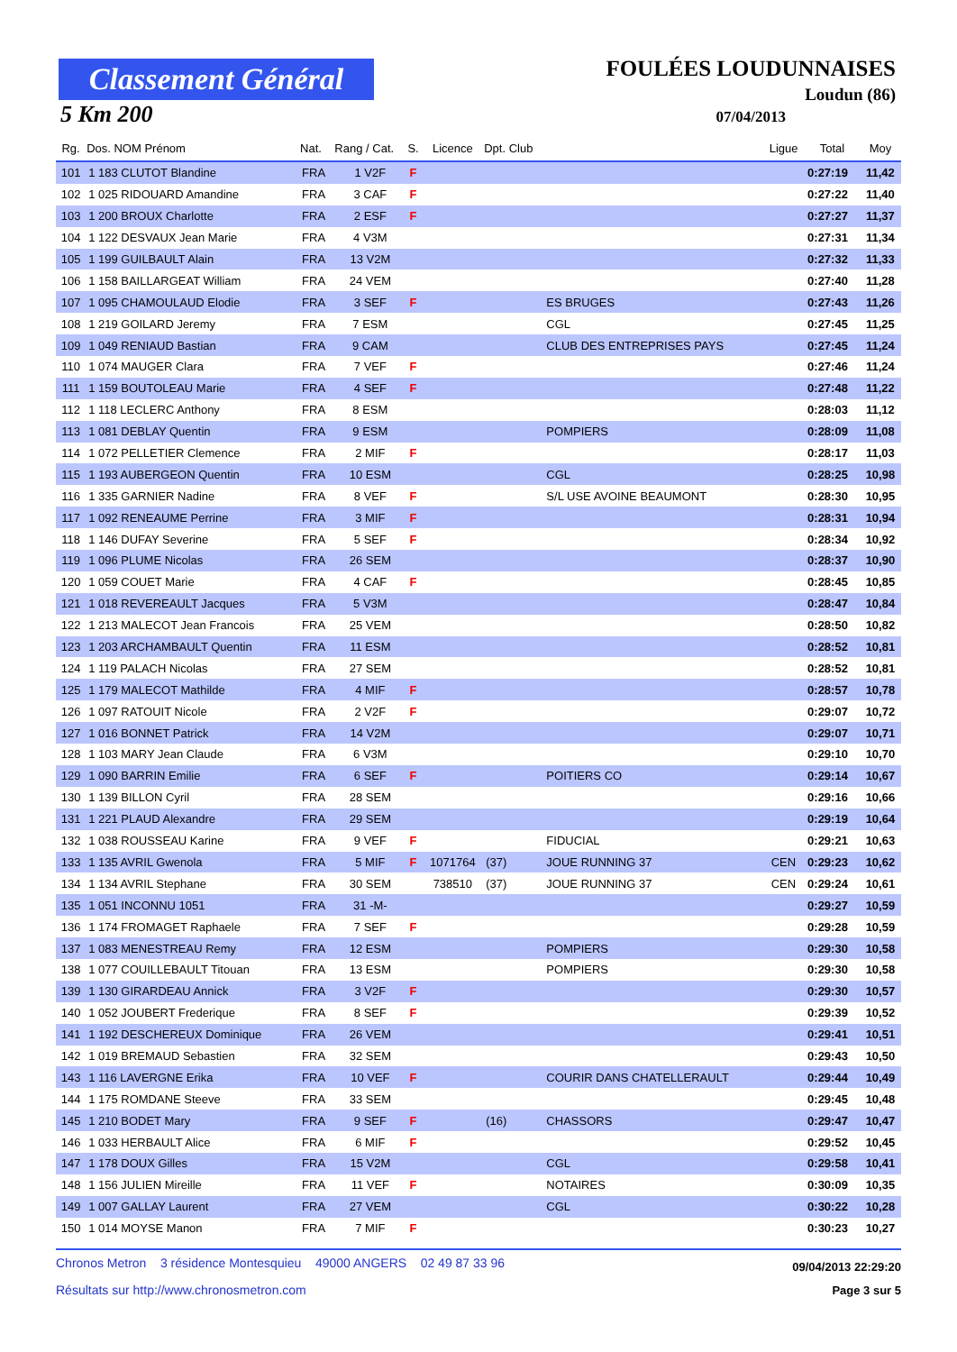Classement Général
5 Km 200
FOULÉES LOUDUNNAISES
Loudun (86)
07/04/2013
| Rg. | Dos. NOM Prénom | Nat. | Rang / Cat. | S. | Licence | Dpt. Club | | Ligue | Total | Moy |
| --- | --- | --- | --- | --- | --- | --- | --- | --- | --- | --- |
| 101 | 1 183 CLUTOT Blandine | FRA | 1 V2F | F | | | | | 0:27:19 | 11,42 |
| 102 | 1 025 RIDOUARD Amandine | FRA | 3 CAF | F | | | | | 0:27:22 | 11,40 |
| 103 | 1 200 BROUX Charlotte | FRA | 2 ESF | F | | | | | 0:27:27 | 11,37 |
| 104 | 1 122 DESVAUX Jean Marie | FRA | 4 V3M | | | | | | 0:27:31 | 11,34 |
| 105 | 1 199 GUILBAULT Alain | FRA | 13 V2M | | | | | | 0:27:32 | 11,33 |
| 106 | 1 158 BAILLARGEAT William | FRA | 24 VEM | | | | | | 0:27:40 | 11,28 |
| 107 | 1 095 CHAMOULAUD Elodie | FRA | 3 SEF | F | | | ES BRUGES | | 0:27:43 | 11,26 |
| 108 | 1 219 GOILARD Jeremy | FRA | 7 ESM | | | | CGL | | 0:27:45 | 11,25 |
| 109 | 1 049 RENIAUD Bastian | FRA | 9 CAM | | | | CLUB DES ENTREPRISES PAYS | | 0:27:45 | 11,24 |
| 110 | 1 074 MAUGER Clara | FRA | 7 VEF | F | | | | | 0:27:46 | 11,24 |
| 111 | 1 159 BOUTOLEAU Marie | FRA | 4 SEF | F | | | | | 0:27:48 | 11,22 |
| 112 | 1 118 LECLERC Anthony | FRA | 8 ESM | | | | | | 0:28:03 | 11,12 |
| 113 | 1 081 DEBLAY Quentin | FRA | 9 ESM | | | | POMPIERS | | 0:28:09 | 11,08 |
| 114 | 1 072 PELLETIER Clemence | FRA | 2 MIF | F | | | | | 0:28:17 | 11,03 |
| 115 | 1 193 AUBERGEON Quentin | FRA | 10 ESM | | | | CGL | | 0:28:25 | 10,98 |
| 116 | 1 335 GARNIER Nadine | FRA | 8 VEF | F | | | S/L USE AVOINE BEAUMONT | | 0:28:30 | 10,95 |
| 117 | 1 092 RENEAUME Perrine | FRA | 3 MIF | F | | | | | 0:28:31 | 10,94 |
| 118 | 1 146 DUFAY Severine | FRA | 5 SEF | F | | | | | 0:28:34 | 10,92 |
| 119 | 1 096 PLUME Nicolas | FRA | 26 SEM | | | | | | 0:28:37 | 10,90 |
| 120 | 1 059 COUET Marie | FRA | 4 CAF | F | | | | | 0:28:45 | 10,85 |
| 121 | 1 018 REVEREAULT Jacques | FRA | 5 V3M | | | | | | 0:28:47 | 10,84 |
| 122 | 1 213 MALECOT Jean Francois | FRA | 25 VEM | | | | | | 0:28:50 | 10,82 |
| 123 | 1 203 ARCHAMBAULT Quentin | FRA | 11 ESM | | | | | | 0:28:52 | 10,81 |
| 124 | 1 119 PALACH Nicolas | FRA | 27 SEM | | | | | | 0:28:52 | 10,81 |
| 125 | 1 179 MALECOT Mathilde | FRA | 4 MIF | F | | | | | 0:28:57 | 10,78 |
| 126 | 1 097 RATOUIT Nicole | FRA | 2 V2F | F | | | | | 0:29:07 | 10,72 |
| 127 | 1 016 BONNET Patrick | FRA | 14 V2M | | | | | | 0:29:07 | 10,71 |
| 128 | 1 103 MARY Jean Claude | FRA | 6 V3M | | | | | | 0:29:10 | 10,70 |
| 129 | 1 090 BARRIN Emilie | FRA | 6 SEF | F | | | POITIERS CO | | 0:29:14 | 10,67 |
| 130 | 1 139 BILLON Cyril | FRA | 28 SEM | | | | | | 0:29:16 | 10,66 |
| 131 | 1 221 PLAUD Alexandre | FRA | 29 SEM | | | | | | 0:29:19 | 10,64 |
| 132 | 1 038 ROUSSEAU Karine | FRA | 9 VEF | F | | | FIDUCIAL | | 0:29:21 | 10,63 |
| 133 | 1 135 AVRIL Gwenola | FRA | 5 MIF | F | 1071764 | (37) | JOUE RUNNING 37 | CEN | 0:29:23 | 10,62 |
| 134 | 1 134 AVRIL Stephane | FRA | 30 SEM | | 738510 | (37) | JOUE RUNNING 37 | CEN | 0:29:24 | 10,61 |
| 135 | 1 051 INCONNU 1051 | FRA | 31 -M- | | | | | | 0:29:27 | 10,59 |
| 136 | 1 174 FROMAGET Raphaele | FRA | 7 SEF | F | | | | | 0:29:28 | 10,59 |
| 137 | 1 083 MENESTREAU Remy | FRA | 12 ESM | | | | POMPIERS | | 0:29:30 | 10,58 |
| 138 | 1 077 COUILLEBAULT Titouan | FRA | 13 ESM | | | | POMPIERS | | 0:29:30 | 10,58 |
| 139 | 1 130 GIRARDEAU Annick | FRA | 3 V2F | F | | | | | 0:29:30 | 10,57 |
| 140 | 1 052 JOUBERT Frederique | FRA | 8 SEF | F | | | | | 0:29:39 | 10,52 |
| 141 | 1 192 DESCHEREUX Dominique | FRA | 26 VEM | | | | | | 0:29:41 | 10,51 |
| 142 | 1 019 BREMAUD Sebastien | FRA | 32 SEM | | | | | | 0:29:43 | 10,50 |
| 143 | 1 116 LAVERGNE Erika | FRA | 10 VEF | F | | | COURIR DANS CHATELLERAULT | | 0:29:44 | 10,49 |
| 144 | 1 175 ROMDANE Steeve | FRA | 33 SEM | | | | | | 0:29:45 | 10,48 |
| 145 | 1 210 BODET Mary | FRA | 9 SEF | F | | (16) | CHASSORS | | 0:29:47 | 10,47 |
| 146 | 1 033 HERBAULT Alice | FRA | 6 MIF | F | | | | | 0:29:52 | 10,45 |
| 147 | 1 178 DOUX Gilles | FRA | 15 V2M | | | | CGL | | 0:29:58 | 10,41 |
| 148 | 1 156 JULIEN Mireille | FRA | 11 VEF | F | | | NOTAIRES | | 0:30:09 | 10,35 |
| 149 | 1 007 GALLAY Laurent | FRA | 27 VEM | | | | CGL | | 0:30:22 | 10,28 |
| 150 | 1 014 MOYSE Manon | FRA | 7 MIF | F | | | | | 0:30:23 | 10,27 |
Chronos Metron 3 résidence Montesquieu 49000 ANGERS 02 49 87 33 96
Résultats sur http://www.chronosmetron.com
09/04/2013 22:29:20
Page 3 sur 5